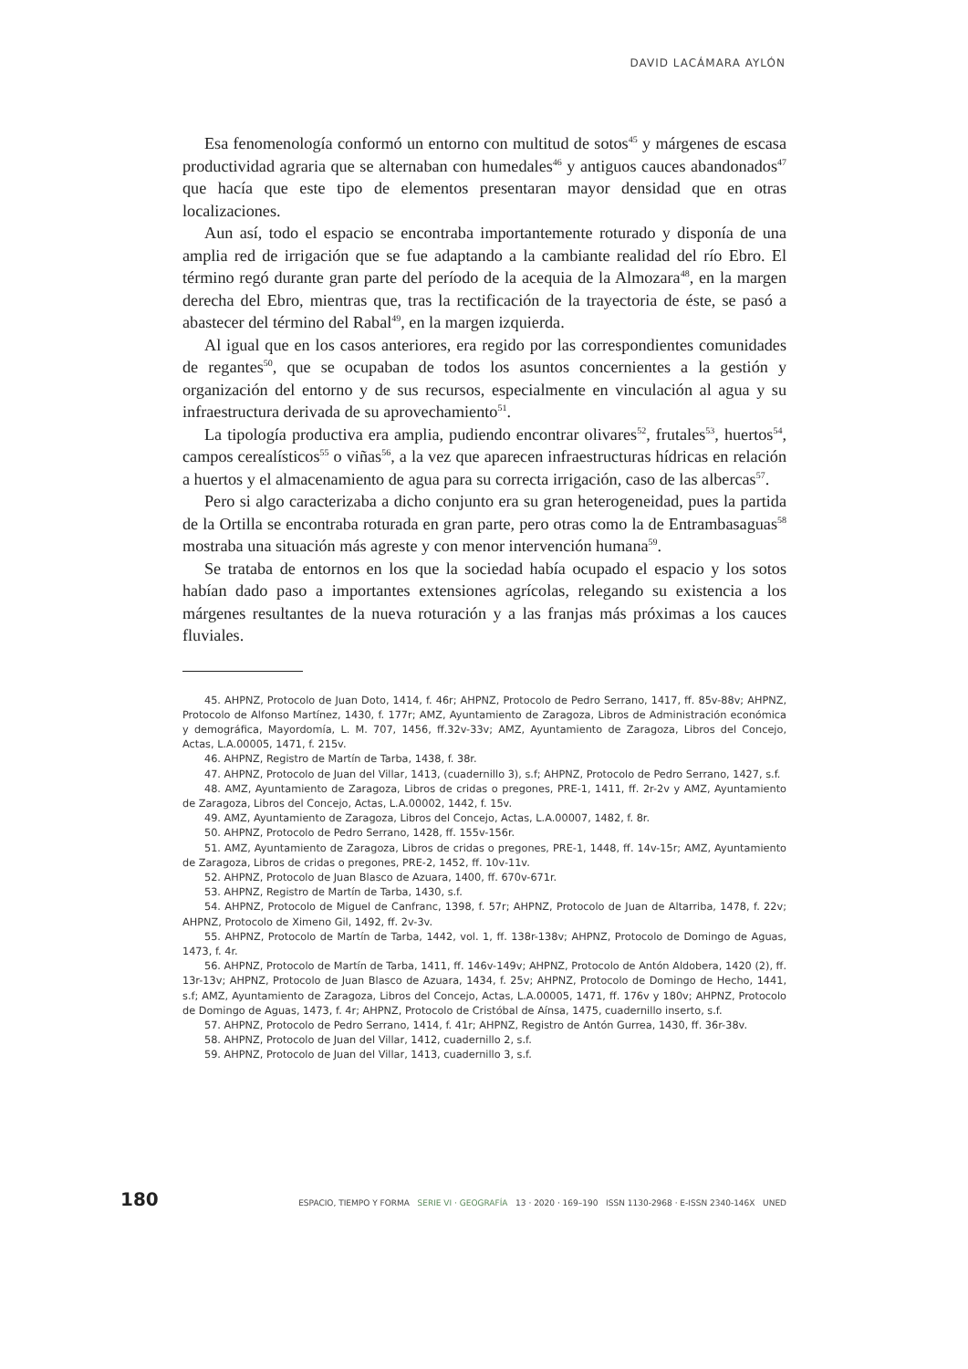DAVID LACÁMARA AYLÓN
Esa fenomenología conformó un entorno con multitud de sotos<sup>45</sup> y márgenes de escasa productividad agraria que se alternaban con humedales<sup>46</sup> y antiguos cauces abandonados<sup>47</sup> que hacía que este tipo de elementos presentaran mayor densidad que en otras localizaciones.
Aun así, todo el espacio se encontraba importantemente roturado y disponía de una amplia red de irrigación que se fue adaptando a la cambiante realidad del río Ebro. El término regó durante gran parte del período de la acequia de la Almozara<sup>48</sup>, en la margen derecha del Ebro, mientras que, tras la rectificación de la trayectoria de éste, se pasó a abastecer del término del Rabal<sup>49</sup>, en la margen izquierda.
Al igual que en los casos anteriores, era regido por las correspondientes comunidades de regantes<sup>50</sup>, que se ocupaban de todos los asuntos concernientes a la gestión y organización del entorno y de sus recursos, especialmente en vinculación al agua y su infraestructura derivada de su aprovechamiento<sup>51</sup>.
La tipología productiva era amplia, pudiendo encontrar olivares<sup>52</sup>, frutales<sup>53</sup>, huertos<sup>54</sup>, campos cerealísticos<sup>55</sup> o viñas<sup>56</sup>, a la vez que aparecen infraestructuras hídricas en relación a huertos y el almacenamiento de agua para su correcta irrigación, caso de las albercas<sup>57</sup>.
Pero si algo caracterizaba a dicho conjunto era su gran heterogeneidad, pues la partida de la Ortilla se encontraba roturada en gran parte, pero otras como la de Entrambasaguas<sup>58</sup> mostraba una situación más agreste y con menor intervención humana<sup>59</sup>.
Se trataba de entornos en los que la sociedad había ocupado el espacio y los sotos habían dado paso a importantes extensiones agrícolas, relegando su existencia a los márgenes resultantes de la nueva roturación y a las franjas más próximas a los cauces fluviales.
45. AHPNZ, Protocolo de Juan Doto, 1414, f. 46r; AHPNZ, Protocolo de Pedro Serrano, 1417, ff. 85v-88v; AHPNZ, Protocolo de Alfonso Martínez, 1430, f. 177r; AMZ, Ayuntamiento de Zaragoza, Libros de Administración económica y demográfica, Mayordomía, L. M. 707, 1456, ff.32v-33v; AMZ, Ayuntamiento de Zaragoza, Libros del Concejo, Actas, L.A.00005, 1471, f. 215v.
46. AHPNZ, Registro de Martín de Tarba, 1438, f. 38r.
47. AHPNZ, Protocolo de Juan del Villar, 1413, (cuadernillo 3), s.f; AHPNZ, Protocolo de Pedro Serrano, 1427, s.f.
48. AMZ, Ayuntamiento de Zaragoza, Libros de cridas o pregones, PRE-1, 1411, ff. 2r-2v y AMZ, Ayuntamiento de Zaragoza, Libros del Concejo, Actas, L.A.00002, 1442, f. 15v.
49. AMZ, Ayuntamiento de Zaragoza, Libros del Concejo, Actas, L.A.00007, 1482, f. 8r.
50. AHPNZ, Protocolo de Pedro Serrano, 1428, ff. 155v-156r.
51. AMZ, Ayuntamiento de Zaragoza, Libros de cridas o pregones, PRE-1, 1448, ff. 14v-15r; AMZ, Ayuntamiento de Zaragoza, Libros de cridas o pregones, PRE-2, 1452, ff. 10v-11v.
52. AHPNZ, Protocolo de Juan Blasco de Azuara, 1400, ff. 670v-671r.
53. AHPNZ, Registro de Martín de Tarba, 1430, s.f.
54. AHPNZ, Protocolo de Miguel de Canfranc, 1398, f. 57r; AHPNZ, Protocolo de Juan de Altarriba, 1478, f. 22v; AHPNZ, Protocolo de Ximeno Gil, 1492, ff. 2v-3v.
55. AHPNZ, Protocolo de Martín de Tarba, 1442, vol. 1, ff. 138r-138v; AHPNZ, Protocolo de Domingo de Aguas, 1473, f. 4r.
56. AHPNZ, Protocolo de Martín de Tarba, 1411, ff. 146v-149v; AHPNZ, Protocolo de Antón Aldobera, 1420 (2), ff. 13r-13v; AHPNZ, Protocolo de Juan Blasco de Azuara, 1434, f. 25v; AHPNZ, Protocolo de Domingo de Hecho, 1441, s.f; AMZ, Ayuntamiento de Zaragoza, Libros del Concejo, Actas, L.A.00005, 1471, ff. 176v y 180v; AHPNZ, Protocolo de Domingo de Aguas, 1473, f. 4r; AHPNZ, Protocolo de Cristóbal de Aínsa, 1475, cuadernillo inserto, s.f.
57. AHPNZ, Protocolo de Pedro Serrano, 1414, f. 41r; AHPNZ, Registro de Antón Gurrea, 1430, ff. 36r-38v.
58. AHPNZ, Protocolo de Juan del Villar, 1412, cuadernillo 2, s.f.
59. AHPNZ, Protocolo de Juan del Villar, 1413, cuadernillo 3, s.f.
180 ESPACIO, TIEMPO Y FORMA SERIE VI · GEOGRAFÍA 13 · 2020 · 169–190 ISSN 1130-2968 · E-ISSN 2340-146X UNED